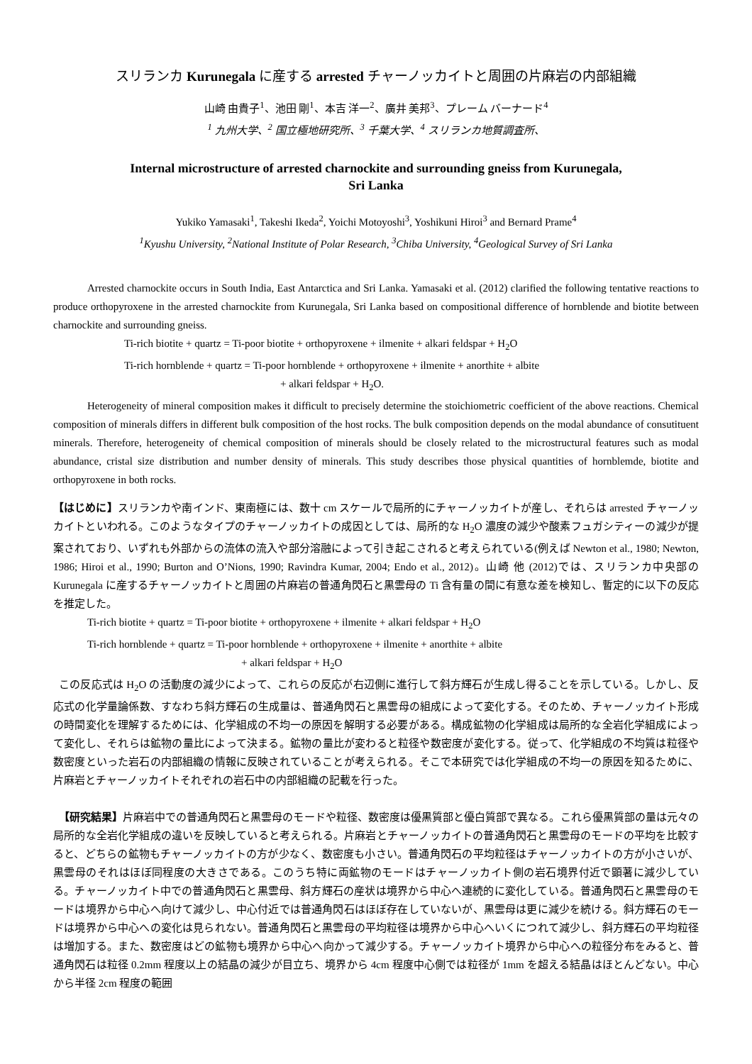スリランカ Kurunegala に産する arrested チャーノッカイトと周囲の片麻岩の内部組織
山崎 由貴子<sup>1</sup>、池田 剛<sup>1</sup>、本吉 洋一<sup>2</sup>、廣井 美邦<sup>3</sup>、プレーム バーナード<sup>4</sup>
<sup>1</sup> 九州大学、<sup>2</sup> 国立極地研究所、<sup>3</sup> 千葉大学、<sup>4</sup> スリランカ地質調査所、
Internal microstructure of arrested charnockite and surrounding gneiss from Kurunegala,
Sri Lanka
Yukiko Yamasaki<sup>1</sup>, Takeshi Ikeda<sup>2</sup>, Yoichi Motoyoshi<sup>3</sup>, Yoshikuni Hiroi<sup>3</sup> and Bernard Prame<sup>4</sup>
<sup>1</sup> Kyushu University, <sup>2</sup>National Institute of Polar Research, <sup>3</sup>Chiba University, <sup>4</sup>Geological Survey of Sri Lanka
Arrested charnockite occurs in South India, East Antarctica and Sri Lanka. Yamasaki et al. (2012) clarified the following tentative reactions to produce orthopyroxene in the arrested charnockite from Kurunegala, Sri Lanka based on compositional difference of hornblende and biotite between charnockite and surrounding gneiss.
Ti-rich biotite + quartz = Ti-poor biotite + orthopyroxene + ilmenite + alkari feldspar + H<sub>2</sub>O
Ti-rich hornblende + quartz = Ti-poor hornblende + orthopyroxene + ilmenite + anorthite + albite
+ alkari feldspar + H<sub>2</sub>O.
Heterogeneity of mineral composition makes it difficult to precisely determine the stoichiometric coefficient of the above reactions. Chemical composition of minerals differs in different bulk composition of the host rocks. The bulk composition depends on the modal abundance of consutituent minerals. Therefore, heterogeneity of chemical composition of minerals should be closely related to the microstructural features such as modal abundance, cristal size distribution and number density of minerals. This study describes those physical quantities of hornblemde, biotite and orthopyroxene in both rocks.
【はじめに】スリランカや南インド、東南極には、数十 cm スケールで局所的にチャーノッカイトが産し、それらは arrested チャーノッカイトといわれる。このようなタイプのチャーノッカイトの成因としては、局所的な H<sub>2</sub>O 濃度の減少や酸素フュガシティーの減少が提案されており、いずれも外部からの流体の流入や部分溶融によって引き起こされると考えられている(例えば Newton et al., 1980; Newton, 1986; Hiroi et al., 1990; Burton and O’Nions, 1990; Ravindra Kumar, 2004; Endo et al., 2012)。山崎 他 (2012)では、スリランカ中央部の Kurunegala に産するチャーノッカイトと周囲の片麻岩の普通角閃石と黒雲母の Ti 含有量の間に有意な差を検知し、暫定的に以下の反応を推定した。
Ti-rich biotite + quartz = Ti-poor biotite + orthopyroxene + ilmenite + alkari feldspar + H<sub>2</sub>O
Ti-rich hornblende + quartz = Ti-poor hornblende + orthopyroxene + ilmenite + anorthite + albite
+ alkari feldspar + H<sub>2</sub>O
この反応式は H<sub>2</sub>O の活動度の減少によって、これらの反応が右辺側に進行して斜方輝石が生成し得ることを示している。しかし、反応式の化学量論係数、すなわち斜方輝石の生成量は、普通角閃石と黒雲母の組成によって変化する。そのため、チャーノッカイト形成の時間変化を理解するためには、化学組成の不均一の原因を解明する必要がある。構成鉱物の化学組成は局所的な全岩化学組成によって変化し、それらは鉱物の量比によって決まる。鉱物の量比が変わると粒径や数密度が変化する。従って、化学組成の不均質は粒径や数密度といった岩石の内部組織の情報に反映されていることが考えられる。そこで本研究では化学組成の不均一の原因を知るために、片麻岩とチャーノッカイトそれぞれの岩石中の内部組織の記載を行った。
【研究結果】片麻岩中での普通角閃石と黒雲母のモードや粒径、数密度は優黒質部と優白質部で異なる。これら優黒質部の量は元々の局所的な全岩化学組成の違いを反映していると考えられる。片麻岩とチャーノッカイトの普通角閃石と黒雲母のモードの平均を比較すると、どちらの鉱物もチャーノッカイトの方が少なく、数密度も小さい。普通角閃石の平均粒径はチャーノッカイトの方が小さいが、黒雲母のそれはほぼ同程度の大きさである。このうち特に両鉱物のモードはチャーノッカイト側の岩石境界付近で顕著に減少している。チャーノッカイト中での普通角閃石と黒雲母、斜方輝石の産状は境界から中心へ連続的に変化している。普通角閃石と黒雲母のモードは境界から中心へ向けて減少し、中心付近では普通角閃石はほぼ存在していないが、黒雲母は更に減少を続ける。斜方輝石のモードは境界から中心への変化は見られない。普通角閃石と黒雲母の平均粒径は境界から中心へいくにつれて減少し、斜方輝石の平均粒径は増加する。また、数密度はどの鉱物も境界から中心へ向かって減少する。チャーノッカイト境界から中心への粒径分布をみると、普通角閃石は粒径 0.2mm 程度以上の結晶の減少が目立ち、境界から 4cm 程度中心側では粒径が 1mm を超える結晶はほとんどない。中心から半径 2cm 程度の範囲